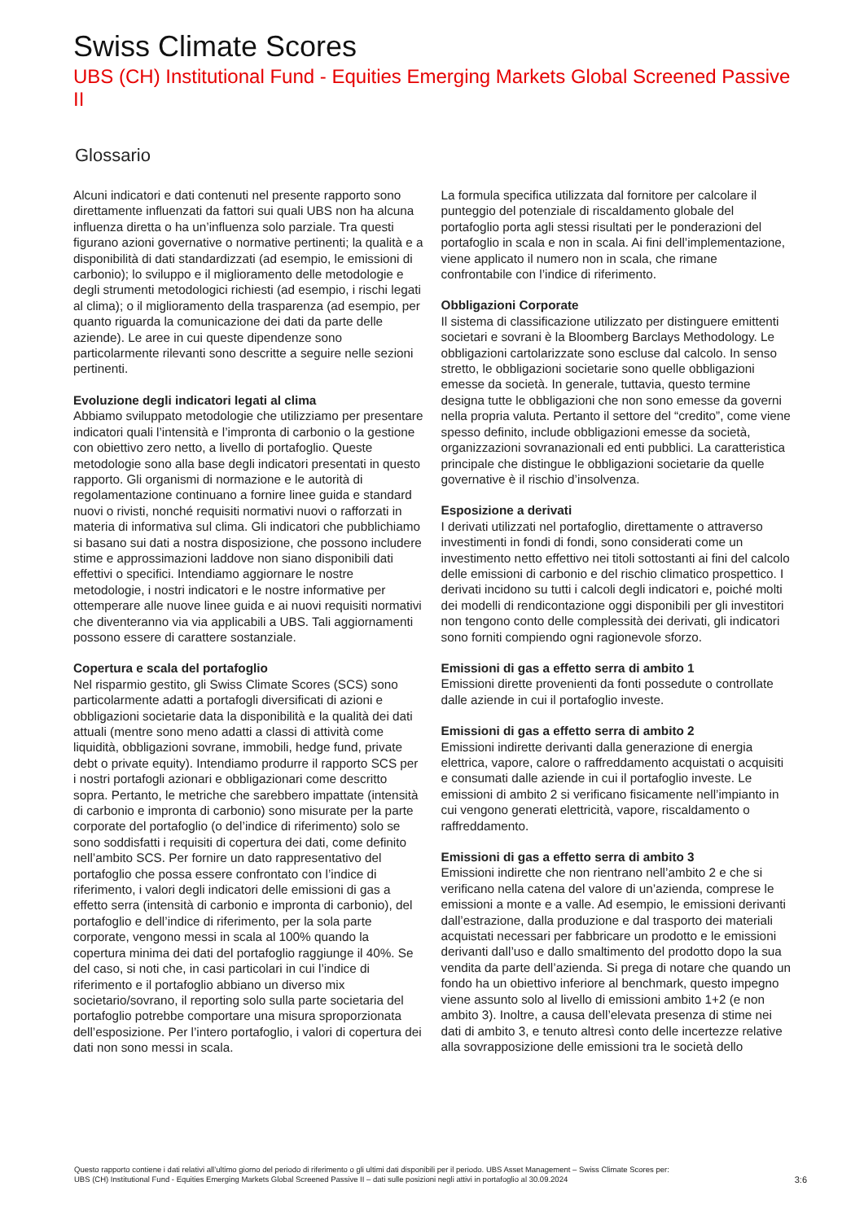Swiss Climate Scores
UBS (CH) Institutional Fund - Equities Emerging Markets Global Screened Passive II
Glossario
Alcuni indicatori e dati contenuti nel presente rapporto sono direttamente influenzati da fattori sui quali UBS non ha alcuna influenza diretta o ha un’influenza solo parziale. Tra questi figurano azioni governative o normative pertinenti; la qualità e a disponibilità di dati standardizzati (ad esempio, le emissioni di carbonio); lo sviluppo e il miglioramento delle metodologie e degli strumenti metodologici richiesti (ad esempio, i rischi legati al clima); o il miglioramento della trasparenza (ad esempio, per quanto riguarda la comunicazione dei dati da parte delle aziende). Le aree in cui queste dipendenze sono particolarmente rilevanti sono descritte a seguire nelle sezioni pertinenti.
Evoluzione degli indicatori legati al clima
Abbiamo sviluppato metodologie che utilizziamo per presentare indicatori quali l’intensità e l’impronta di carbonio o la gestione con obiettivo zero netto, a livello di portafoglio. Queste metodologie sono alla base degli indicatori presentati in questo rapporto. Gli organismi di normazione e le autorità di regolamentazione continuano a fornire linee guida e standard nuovi o rivisti, nonché requisiti normativi nuovi o rafforzati in materia di informativa sul clima. Gli indicatori che pubblichiamo si basano sui dati a nostra disposizione, che possono includere stime e approssimazioni laddove non siano disponibili dati effettivi o specifici. Intendiamo aggiornare le nostre metodologie, i nostri indicatori e le nostre informative per ottemperare alle nuove linee guida e ai nuovi requisiti normativi che diventeranno via via applicabili a UBS. Tali aggiornamenti possono essere di carattere sostanziale.
Copertura e scala del portafoglio
Nel risparmio gestito, gli Swiss Climate Scores (SCS) sono particolarmente adatti a portafogli diversificati di azioni e obbligazioni societarie data la disponibilità e la qualità dei dati attuali (mentre sono meno adatti a classi di attività come liquidità, obbligazioni sovrane, immobili, hedge fund, private debt o private equity). Intendiamo produrre il rapporto SCS per i nostri portafogli azionari e obbligazionari come descritto sopra. Pertanto, le metriche che sarebbero impattate (intensità di carbonio e impronta di carbonio) sono misurate per la parte corporate del portafoglio (o del’indice di riferimento) solo se sono soddisfatti i requisiti di copertura dei dati, come definito nell’ambito SCS. Per fornire un dato rappresentativo del portafoglio che possa essere confrontato con l’indice di riferimento, i valori degli indicatori delle emissioni di gas a effetto serra (intensità di carbonio e impronta di carbonio), del portafoglio e dell’indice di riferimento, per la sola parte corporate, vengono messi in scala al 100% quando la copertura minima dei dati del portafoglio raggiunge il 40%. Se del caso, si noti che, in casi particolari in cui l’indice di riferimento e il portafoglio abbiano un diverso mix societario/sovrano, il reporting solo sulla parte societaria del portafoglio potrebbe comportare una misura sproporzionata dell’esposizione. Per l’intero portafoglio, i valori di copertura dei dati non sono messi in scala.
La formula specifica utilizzata dal fornitore per calcolare il punteggio del potenziale di riscaldamento globale del portafoglio porta agli stessi risultati per le ponderazioni del portafoglio in scala e non in scala. Ai fini dell’implementazione, viene applicato il numero non in scala, che rimane confrontabile con l’indice di riferimento.
Obbligazioni Corporate
Il sistema di classificazione utilizzato per distinguere emittenti societari e sovrani è la Bloomberg Barclays Methodology. Le obbligazioni cartolarizzate sono escluse dal calcolo. In senso stretto, le obbligazioni societarie sono quelle obbligazioni emesse da società. In generale, tuttavia, questo termine designa tutte le obbligazioni che non sono emesse da governi nella propria valuta. Pertanto il settore del “credito”, come viene spesso definito, include obbligazioni emesse da società, organizzazioni sovranazionali ed enti pubblici. La caratteristica principale che distingue le obbligazioni societarie da quelle governative è il rischio d’insolvenza.
Esposizione a derivati
I derivati utilizzati nel portafoglio, direttamente o attraverso investimenti in fondi di fondi, sono considerati come un investimento netto effettivo nei titoli sottostanti ai fini del calcolo delle emissioni di carbonio e del rischio climatico prospettico. I derivati incidono su tutti i calcoli degli indicatori e, poiché molti dei modelli di rendicontazione oggi disponibili per gli investitori non tengono conto delle complessità dei derivati, gli indicatori sono forniti compiendo ogni ragionevole sforzo.
Emissioni di gas a effetto serra di ambito 1
Emissioni dirette provenienti da fonti possedute o controllate dalle aziende in cui il portafoglio investe.
Emissioni di gas a effetto serra di ambito 2
Emissioni indirette derivanti dalla generazione di energia elettrica, vapore, calore o raffreddamento acquistati o acquisiti e consumati dalle aziende in cui il portafoglio investe. Le emissioni di ambito 2 si verificano fisicamente nell’impianto in cui vengono generati elettricità, vapore, riscaldamento o raffreddamento.
Emissioni di gas a effetto serra di ambito 3
Emissioni indirette che non rientrano nell’ambito 2 e che si verificano nella catena del valore di un’azienda, comprese le emissioni a monte e a valle. Ad esempio, le emissioni derivanti dall’estrazione, dalla produzione e dal trasporto dei materiali acquistati necessari per fabbricare un prodotto e le emissioni derivanti dall’uso e dallo smaltimento del prodotto dopo la sua vendita da parte dell’azienda. Si prega di notare che quando un fondo ha un obiettivo inferiore al benchmark, questo impegno viene assunto solo al livello di emissioni ambito 1+2 (e non ambito 3). Inoltre, a causa dell’elevata presenza di stime nei dati di ambito 3, e tenuto altresì conto delle incertezze relative alla sovrapposizione delle emissioni tra le società dello
Questo rapporto contiene i dati relativi all’ultimo giorno del periodo di riferimento o gli ultimi dati disponibili per il periodo. UBS Asset Management – Swiss Climate Scores per:
UBS (CH) Institutional Fund - Equities Emerging Markets Global Screened Passive II – dati sulle posizioni negli attivi in portafoglio al 30.09.2024
3:6